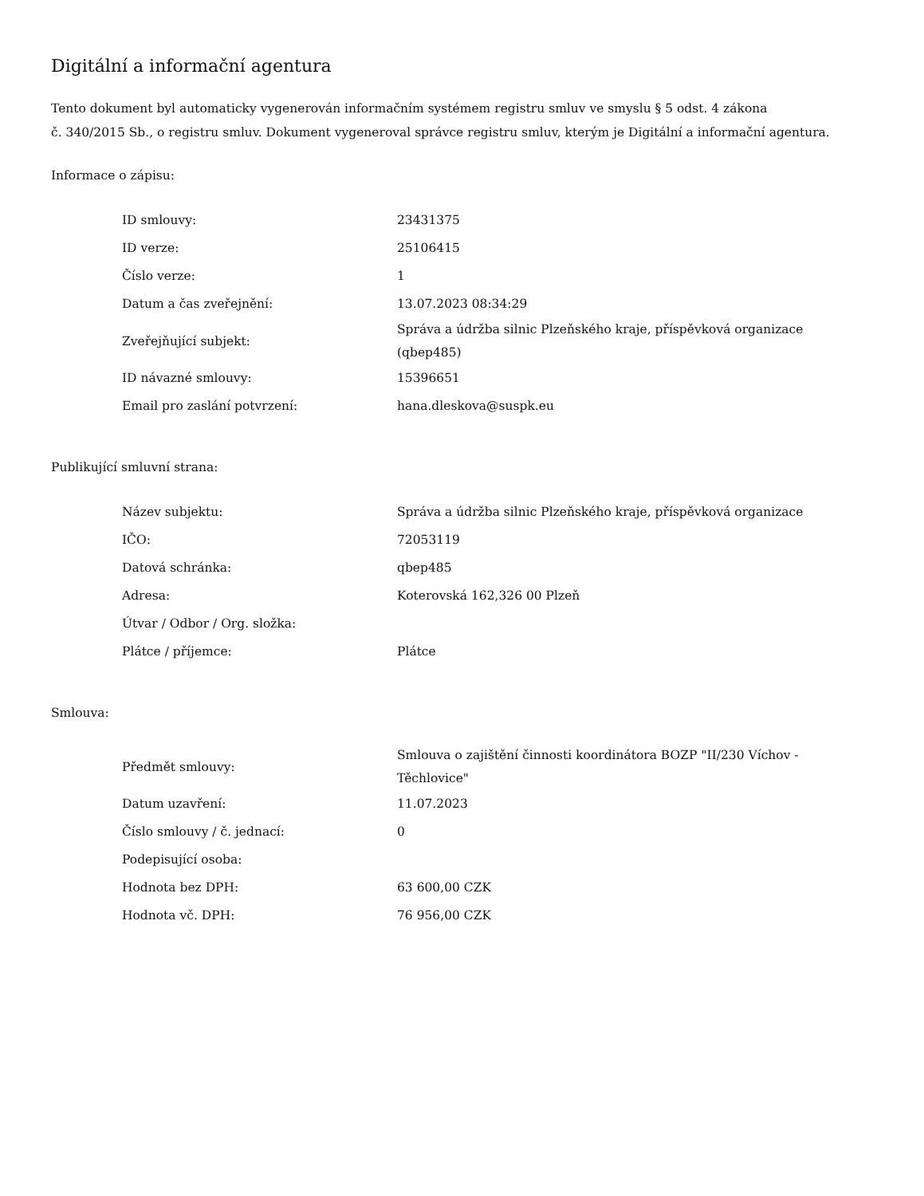Digitální a informační agentura
Tento dokument byl automaticky vygenerován informačním systémem registru smluv ve smyslu § 5 odst. 4 zákona
č. 340/2015 Sb., o registru smluv. Dokument vygeneroval správce registru smluv, kterým je Digitální a informační agentura.
Informace o zápisu:
| ID smlouvy: | 23431375 |
| ID verze: | 25106415 |
| Číslo verze: | 1 |
| Datum a čas zveřejnění: | 13.07.2023 08:34:29 |
| Zveřejňující subjekt: | Správa a údržba silnic Plzeňského kraje, příspěvková organizace (qbep485) |
| ID návazné smlouvy: | 15396651 |
| Email pro zaslání potvrzení: | hana.dleskova@suspk.eu |
Publikující smluvní strana:
| Název subjektu: | Správa a údržba silnic Plzeňského kraje, příspěvková organizace |
| IČO: | 72053119 |
| Datová schránka: | qbep485 |
| Adresa: | Koterovská 162,326 00 Plzeň |
| Útvar / Odbor / Org. složka: | |
| Plátce / příjemce: | Plátce |
Smlouva:
| Předmět smlouvy: | Smlouva o zajištění činnosti koordinátora BOZP "II/230 Víchov - Těchlovice" |
| Datum uzavření: | 11.07.2023 |
| Číslo smlouvy / č. jednací: | 0 |
| Podepisující osoba: | |
| Hodnota bez DPH: | 63 600,00 CZK |
| Hodnota vč. DPH: | 76 956,00 CZK |